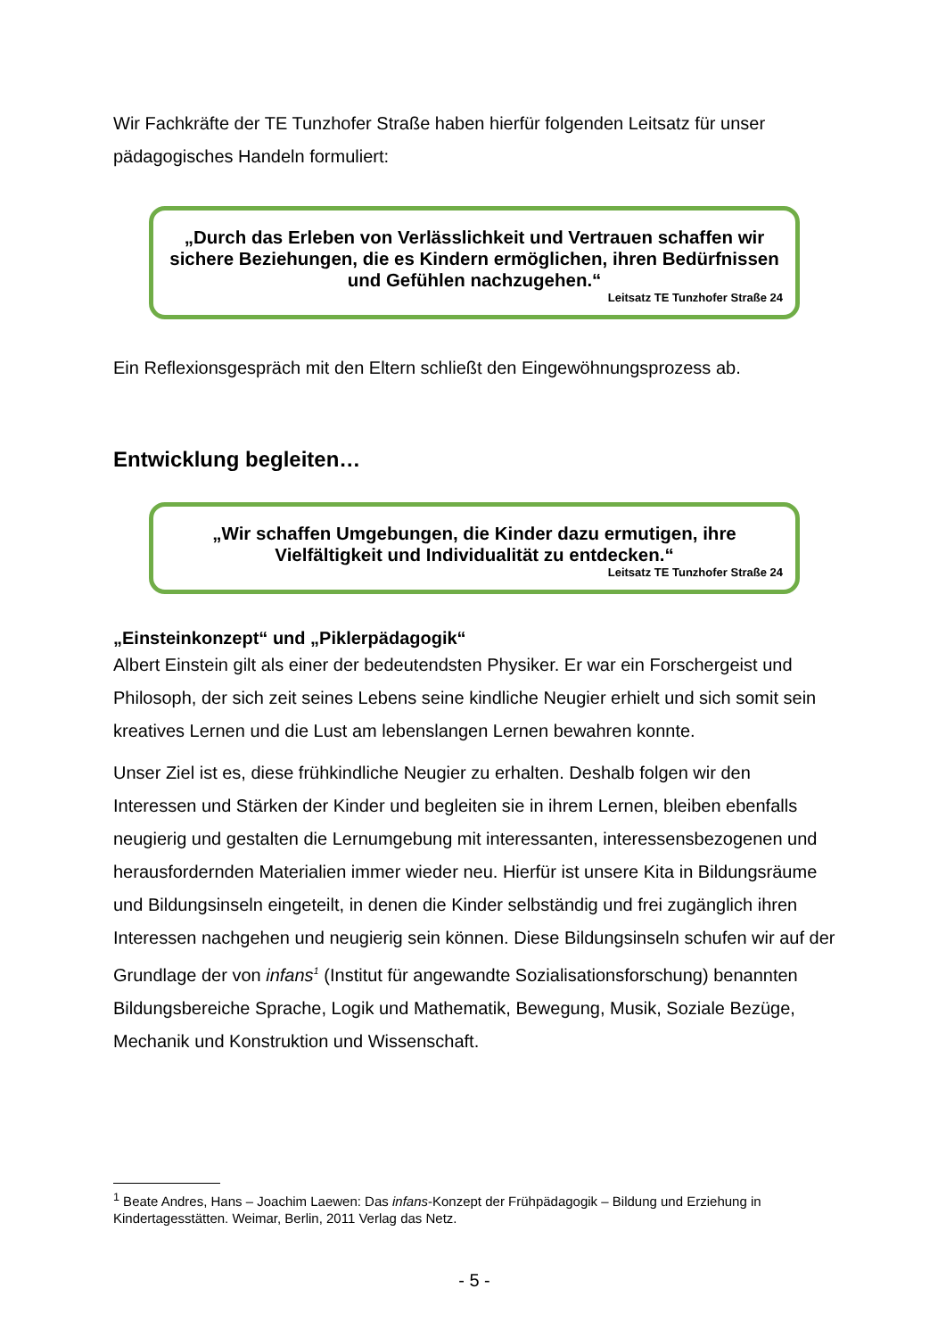Wir Fachkräfte der TE Tunzhofer Straße haben hierfür folgenden Leitsatz für unser pädagogisches Handeln formuliert:
„Durch das Erleben von Verlässlichkeit und Vertrauen schaffen wir sichere Beziehungen, die es Kindern ermöglichen, ihren Bedürfnissen und Gefühlen nachzugehen.“
Leitsatz TE Tunzhofer Straße 24
Ein Reflexionsgespräch mit den Eltern schließt den Eingewöhnungsprozess ab.
Entwicklung begleiten…
„Wir schaffen Umgebungen, die Kinder dazu ermutigen, ihre Vielfältigkeit und Individualität zu entdecken.“
Leitsatz TE Tunzhofer Straße 24
„Einsteinkonzept“ und „Piklerpädagogik“
Albert Einstein gilt als einer der bedeutendsten Physiker. Er war ein Forschergeist und Philosoph, der sich zeit seines Lebens seine kindliche Neugier erhielt und sich somit sein kreatives Lernen und die Lust am lebenslangen Lernen bewahren konnte.
Unser Ziel ist es, diese frühkindliche Neugier zu erhalten. Deshalb folgen wir den Interessen und Stärken der Kinder und begleiten sie in ihrem Lernen, bleiben ebenfalls neugierig und gestalten die Lernumgebung mit interessanten, interessensbezogenen und herausfordernden Materialien immer wieder neu. Hierfür ist unsere Kita in Bildungsräume und Bildungsinseln eingeteilt, in denen die Kinder selbständig und frei zugänglich ihren Interessen nachgehen und neugierig sein können. Diese Bildungsinseln schufen wir auf der Grundlage der von infans<sup>1</sup> (Institut für angewandte Sozialisationsforschung) benannten Bildungsbereiche Sprache, Logik und Mathematik, Bewegung, Musik, Soziale Bezüge, Mechanik und Konstruktion und Wissenschaft.
<sup>1</sup> Beate Andres, Hans – Joachim Laewen: Das infans-Konzept der Frühpädagogik – Bildung und Erziehung in Kindertagesstätten. Weimar, Berlin, 2011 Verlag das Netz.
- 5 -